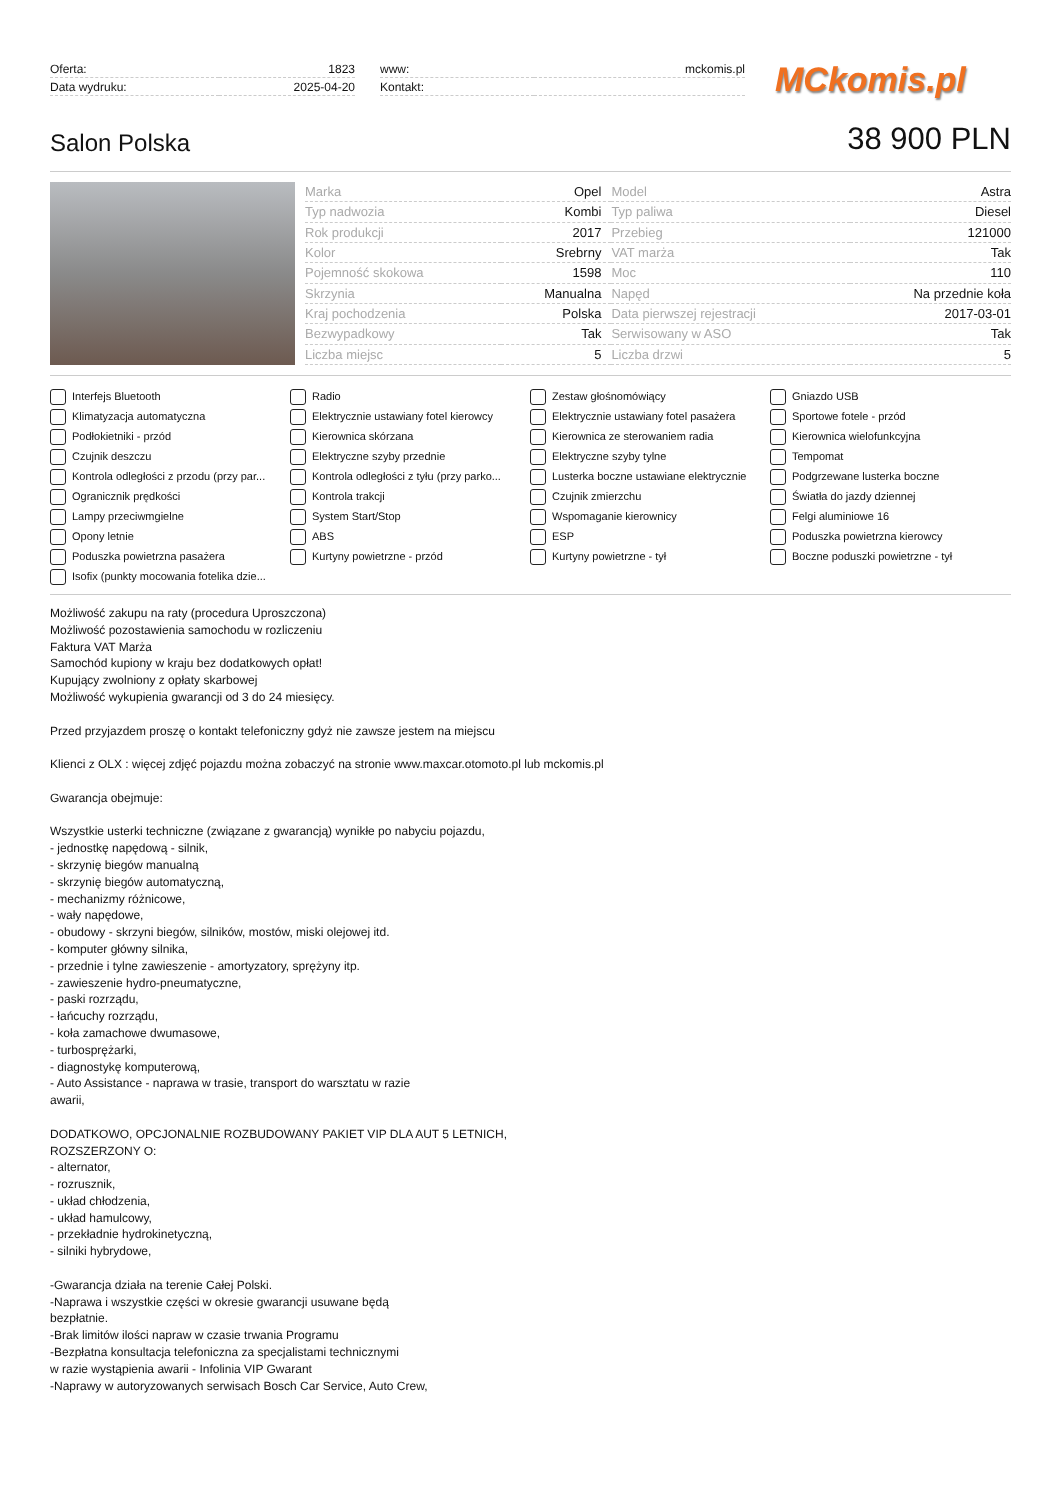| Oferta: | 1823 |
| Data wydruku: | 2025-04-20 |
| www: | mckomis.pl |
| Kontakt: | |
MCkomis.pl
Salon Polska
38 900 PLN
| Marka | Opel | Model | Astra |
| Typ nadwozia | Kombi | Typ paliwa | Diesel |
| Rok produkcji | 2017 | Przebieg | 121000 |
| Kolor | Srebrny | VAT marża | Tak |
| Pojemność skokowa | 1598 | Moc | 110 |
| Skrzynia | Manualna | Napęd | Na przednie koła |
| Kraj pochodzenia | Polska | Data pierwszej rejestracji | 2017-03-01 |
| Bezwypadkowy | Tak | Serwisowany w ASO | Tak |
| Liczba miejsc | 5 | Liczba drzwi | 5 |
Interfejs Bluetooth
Radio
Zestaw głośnomówiący
Gniazdo USB
Klimatyzacja automatyczna
Elektrycznie ustawiany fotel kierowcy
Elektrycznie ustawiany fotel pasażera
Sportowe fotele - przód
Podłokietniki - przód
Kierownica skórzana
Kierownica ze sterowaniem radia
Kierownica wielofunkcyjna
Czujnik deszczu
Elektryczne szyby przednie
Elektryczne szyby tylne
Tempomat
Kontrola odległości z przodu (przy par...
Kontrola odległości z tyłu (przy parko...
Lusterka boczne ustawiane elektrycznie
Podgrzewane lusterka boczne
Ogranicznik prędkości
Kontrola trakcji
Czujnik zmierzchu
Światła do jazdy dziennej
Lampy przeciwmgielne
System Start/Stop
Wspomaganie kierownicy
Felgi aluminiowe 16
Opony letnie
ABS
ESP
Poduszka powietrzna kierowcy
Poduszka powietrzna pasażera
Kurtyny powietrzne - przód
Kurtyny powietrzne - tył
Boczne poduszki powietrzne - tył
Isofix (punkty mocowania fotelika dzie...
Możliwość zakupu na raty (procedura Uproszczona)
Możliwość pozostawienia samochodu w rozliczeniu
Faktura VAT Marża
Samochód kupiony w kraju bez dodatkowych opłat!
Kupujący zwolniony z opłaty skarbowej
Możliwość wykupienia gwarancji od 3 do 24 miesięcy.
Przed przyjazdem proszę o kontakt telefoniczny gdyż nie zawsze jestem na miejscu
Klienci z OLX : więcej zdjęć pojazdu można zobaczyć na stronie www.maxcar.otomoto.pl lub mckomis.pl
Gwarancja obejmuje:
Wszystkie usterki techniczne (związane z gwarancją) wynikłe po nabyciu pojazdu,
- jednostkę napędową - silnik,
- skrzynię biegów manualną
- skrzynię biegów automatyczną,
- mechanizmy różnicowe,
- wały napędowe,
- obudowy - skrzyni biegów, silników, mostów, miski olejowej itd.
- komputer główny silnika,
- przednie i tylne zawieszenie - amortyzatory, sprężyny itp.
- zawieszenie hydro-pneumatyczne,
- paski rozrządu,
- łańcuchy rozrządu,
- koła zamachowe dwumasowe,
- turbosprężarki,
- diagnostykę komputerową,
- Auto Assistance - naprawa w trasie, transport do warsztatu w razie
awarii,
DODATKOWO, OPCJONALNIE ROZBUDOWANY PAKIET VIP DLA AUT 5 LETNICH,
ROZSZERZONY O:
- alternator,
- rozrusznik,
- układ chłodzenia,
- układ hamulcowy,
- przekładnie hydrokinetyczną,
- silniki hybrydowe,
-Gwarancja działa na terenie Całej Polski.
-Naprawa i wszystkie części w okresie gwarancji usuwane będą
bezpłatnie.
-Brak limitów ilości napraw w czasie trwania Programu
-Bezpłatna konsultacja telefoniczna za specjalistami technicznymi
w razie wystąpienia awarii - Infolinia VIP Gwarant
-Naprawy w autoryzowanych serwisach Bosch Car Service, Auto Crew,